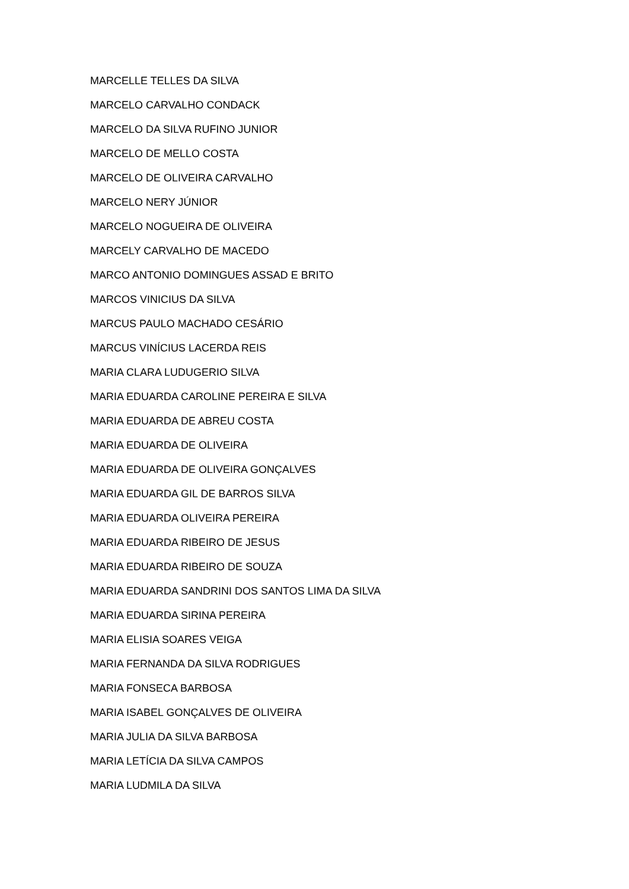MARCELLE TELLES DA SILVA
MARCELO CARVALHO CONDACK
MARCELO DA SILVA RUFINO JUNIOR
MARCELO DE MELLO COSTA
MARCELO DE OLIVEIRA CARVALHO
MARCELO NERY JÚNIOR
MARCELO NOGUEIRA DE OLIVEIRA
MARCELY CARVALHO DE MACEDO
MARCO ANTONIO DOMINGUES ASSAD E BRITO
MARCOS VINICIUS DA SILVA
MARCUS PAULO MACHADO CESÁRIO
MARCUS VINÍCIUS LACERDA REIS
MARIA CLARA LUDUGERIO SILVA
MARIA EDUARDA CAROLINE PEREIRA E SILVA
MARIA EDUARDA DE ABREU COSTA
MARIA EDUARDA DE OLIVEIRA
MARIA EDUARDA DE OLIVEIRA GONÇALVES
MARIA EDUARDA GIL DE BARROS SILVA
MARIA EDUARDA OLIVEIRA PEREIRA
MARIA EDUARDA RIBEIRO DE JESUS
MARIA EDUARDA RIBEIRO DE SOUZA
MARIA EDUARDA SANDRINI DOS SANTOS LIMA DA SILVA
MARIA EDUARDA SIRINA PEREIRA
MARIA ELISIA SOARES VEIGA
MARIA FERNANDA DA SILVA RODRIGUES
MARIA FONSECA BARBOSA
MARIA ISABEL GONÇALVES DE OLIVEIRA
MARIA JULIA DA SILVA BARBOSA
MARIA LETÍCIA DA SILVA CAMPOS
MARIA LUDMILA DA SILVA